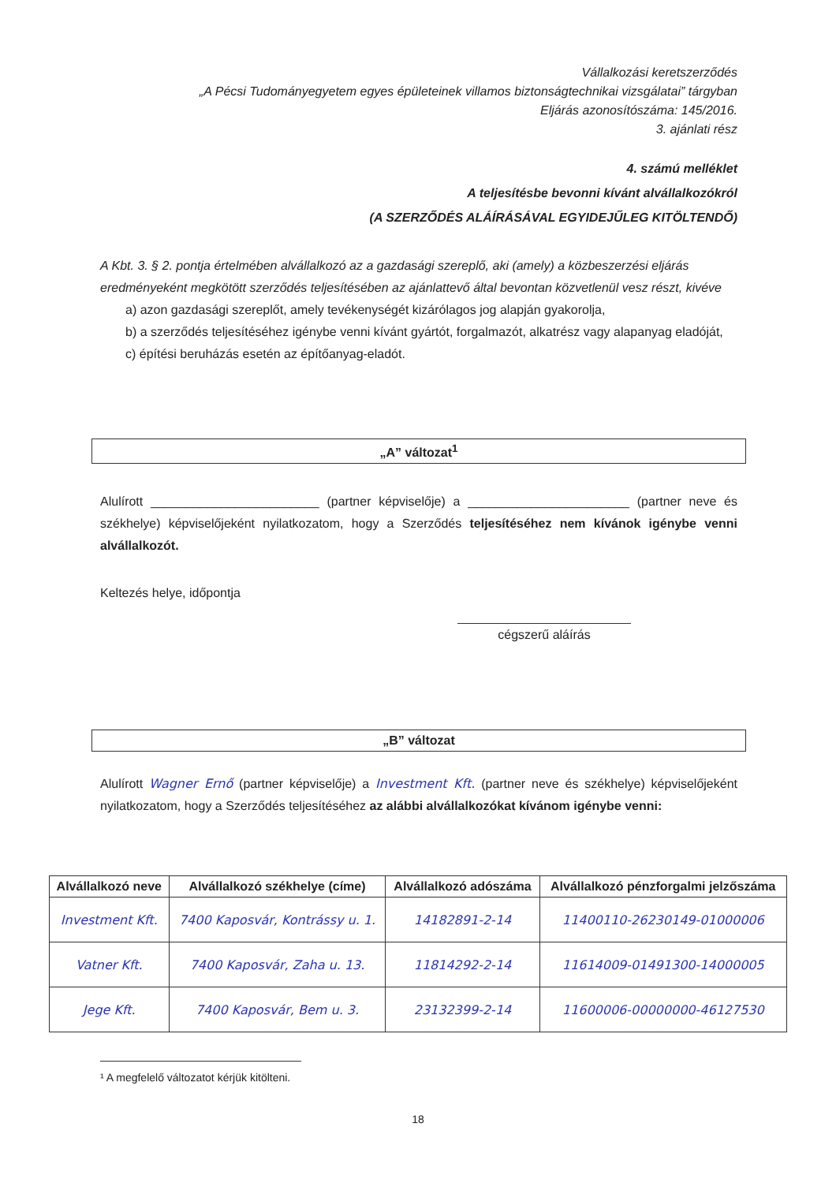Vállalkozási keretszerződés
„A Pécsi Tudományegyetem egyes épületeinek villamos biztonságtechnikai vizsgálatai” tárgyban
Eljárás azonosítószáma: 145/2016.
3. ajánlati rész
4. számú melléklet
A teljesítésbe bevonni kívánt alvállalkozókról
(A SZERZŐDÉS ALÁÍRÁSÁVAL EGYIDEJŰLEG KITÖLTENDŐ)
A Kbt. 3. § 2. pontja értelmében alvállalkozó az a gazdasági szereplő, aki (amely) a közbeszerzési eljárás eredményeként megkötött szerződés teljesítésében az ajánlattevő által bevontan közvetlenül vesz részt, kivéve
a) azon gazdasági szereplőt, amely tevékenységét kizárólagos jog alapján gyakorolja,
b) a szerződés teljesítéséhez igénybe venni kívánt gyártót, forgalmazót, alkatrész vagy alapanyag eladóját,
c) építési beruházás esetén az építőanyag-eladót.
„A” változat<sup>1</sup>
Alulírott ________________________ (partner képviselője) a _______________________ (partner neve és székhelye) képviselőjeként nyilatkozatom, hogy a Szerződés teljesítéséhez nem kívánok igénybe venni alvállalkozót.
Keltezés helye, időpontja
cégszerű aláírás
„B” változat
Alulírott Wagner Ernő (partner képviselője) a Investment Kft. (partner neve és székhelye) képviselőjeként nyilatkozatom, hogy a Szerződés teljesítéséhez az alábbi alvállalkozókat kívánom igénybe venni:
| Alvállalkozó neve | Alvállalkozó székhelye (címe) | Alvállalkozó adószáma | Alvállalkozó pénzforgalmi jelzőszáma |
| --- | --- | --- | --- |
| Investment Kft. | 7400 Kaposvár, Kontrássy u. 1. | 14182891-2-14 | 11400110-26230149-01000006 |
| Vatner Kft. | 7400 Kaposvár, Zaha u. 13. | 11814292-2-14 | 11614009-01491300-14000005 |
| Jege Kft. | 7400 Kaposvár, Bem u. 3. | 23132399-2-14 | 11600006-00000000-46127530 |
¹ A megfelelő változatot kérjük kitölteni.
18